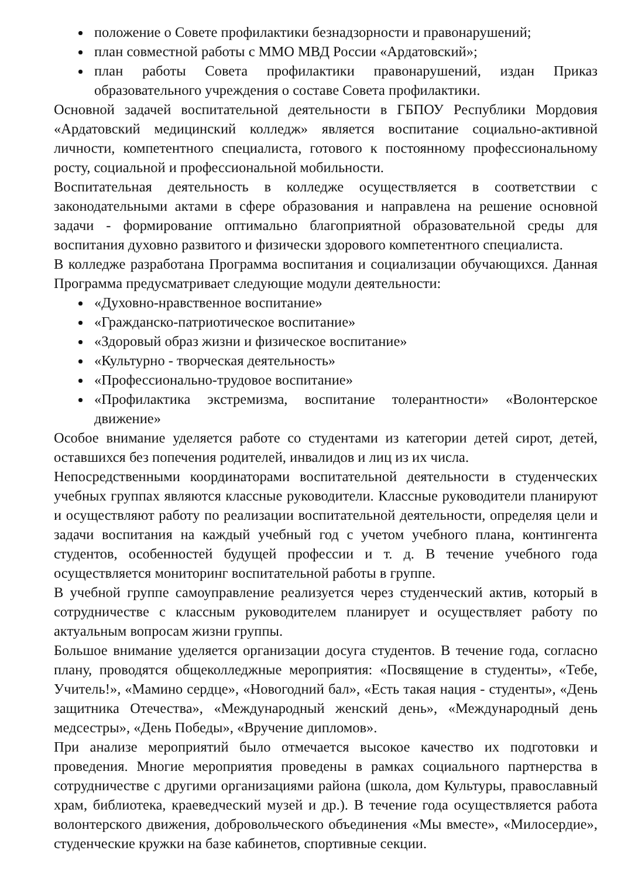положение о Совете профилактики безнадзорности и правонарушений;
план совместной работы с ММО МВД России «Ардатовский»;
план работы Совета профилактики правонарушений, издан Приказ образовательного учреждения о составе Совета профилактики.
Основной задачей воспитательной деятельности в ГБПОУ Республики Мордовия «Ардатовский медицинский колледж» является воспитание социально-активной личности, компетентного специалиста, готового к постоянному профессиональному росту, социальной и профессиональной мобильности.
Воспитательная деятельность в колледже осуществляется в соответствии с законодательными актами в сфере образования и направлена на решение основной задачи - формирование оптимально благоприятной образовательной среды для воспитания духовно развитого и физически здорового компетентного специалиста.
В колледже разработана Программа воспитания и социализации обучающихся. Данная Программа предусматривает следующие модули деятельности:
«Духовно-нравственное воспитание»
«Гражданско-патриотическое воспитание»
«Здоровый образ жизни и физическое воспитание»
«Культурно - творческая деятельность»
«Профессионально-трудовое воспитание»
«Профилактика экстремизма, воспитание толерантности» «Волонтерское движение»
Особое внимание уделяется работе со студентами из категории детей сирот, детей, оставшихся без попечения родителей, инвалидов и лиц из их числа.
Непосредственными координаторами воспитательной деятельности в студенческих учебных группах являются классные руководители. Классные руководители планируют и осуществляют работу по реализации воспитательной деятельности, определяя цели и задачи воспитания на каждый учебный год с учетом учебного плана, контингента студентов, особенностей будущей профессии и т. д. В течение учебного года осуществляется мониторинг воспитательной работы в группе.
В учебной группе самоуправление реализуется через студенческий актив, который в сотрудничестве с классным руководителем планирует и осуществляет работу по актуальным вопросам жизни группы.
Большое внимание уделяется организации досуга студентов. В течение года, согласно плану, проводятся общеколледжные мероприятия: «Посвящение в студенты», «Тебе, Учитель!», «Мамино сердце», «Новогодний бал», «Есть такая нация - студенты», «День защитника Отечества», «Международный женский день», «Международный день медсестры», «День Победы», «Вручение дипломов».
При анализе мероприятий было отмечается высокое качество их подготовки и проведения. Многие мероприятия проведены в рамках социального партнерства в сотрудничестве с другими организациями района (школа, дом Культуры, православный храм, библиотека, краеведческий музей и др.). В течение года осуществляется работа волонтерского движения, добровольческого объединения «Мы вместе», «Милосердие», студенческие кружки на базе кабинетов, спортивные секции.